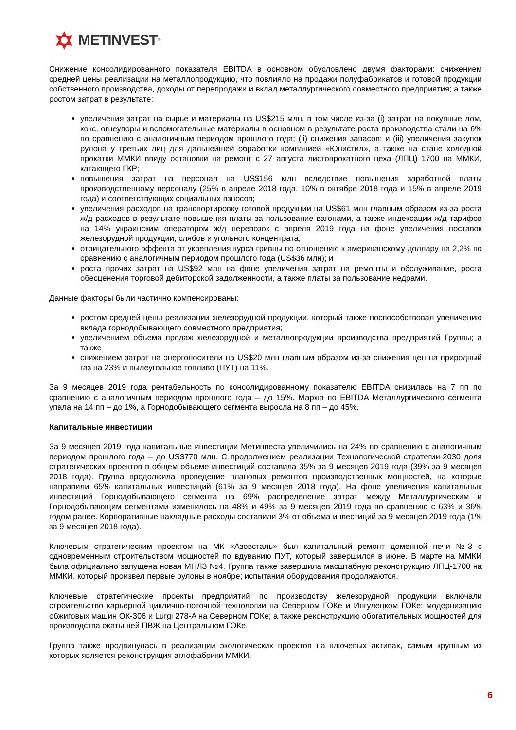METINVEST<sup>®</sup>
Снижение консолидированного показателя EBITDA в основном обусловлено двумя факторами: снижением средней цены реализации на металлопродукцию, что повлияло на продажи полуфабрикатов и готовой продукции собственного производства, доходы от перепродажи и вклад металлургического совместного предприятия; а также ростом затрат в результате:
увеличения затрат на сырье и материалы на US$215 млн, в том числе из-за (i) затрат на покупные лом, кокс, огнеупоры и вспомогательные материалы в основном в результате роста производства стали на 6% по сравнению с аналогичным периодом прошлого года; (ii) снижения запасов; и (iii) увеличения закупок рулона у третьих лиц для дальнейшей обработки компанией «Юнистил», а также на стане холодной прокатки ММКИ ввиду остановки на ремонт с 27 августа листопрокатного цеха (ЛПЦ) 1700 на ММКИ, катающего ГКР;
повышения затрат на персонал на US$156 млн вследствие повышения заработной платы производственному персоналу (25% в апреле 2018 года, 10% в октябре 2018 года и 15% в апреле 2019 года) и соответствующих социальных взносов;
увеличения расходов на транспортировку готовой продукции на US$61 млн главным образом из-за роста ж/д расходов в результате повышения платы за пользование вагонами, а также индексации ж/д тарифов на 14% украинским оператором ж/д перевозок с апреля 2019 года на фоне увеличения поставок железорудной продукции, слябов и угольного концентрата;
отрицательного эффекта от укрепления курса гривны по отношению к американскому доллару на 2,2% по сравнению с аналогичным периодом прошлого года (US$36 млн); и
роста прочих затрат на US$92 млн на фоне увеличения затрат на ремонты и обслуживание, роста обесценения торговой дебиторской задолженности, а также платы за пользование недрами.
Данные факторы были частично компенсированы:
ростом средней цены реализации железорудной продукции, который также поспособствовал увеличению вклада горнодобывающего совместного предприятия;
увеличением объема продаж железорудной и металлопродукции производства предприятий Группы; а также
снижением затрат на энергоносители на US$20 млн главным образом из-за снижения цен на природный газ на 23% и пылеугольное топливо (ПУТ) на 11%.
За 9 месяцев 2019 года рентабельность по консолидированному показателю EBITDA снизилась на 7 пп по сравнению с аналогичным периодом прошлого года – до 15%. Маржа по EBITDA Металлургического сегмента упала на 14 пп – до 1%, а Горнодобывающего сегмента выросла на 8 пп – до 45%.
Капитальные инвестиции
За 9 месяцев 2019 года капитальные инвестиции Метинвеста увеличились на 24% по сравнению с аналогичным периодом прошлого года – до US$770 млн. С продолжением реализации Технологической стратегии-2030 доля стратегических проектов в общем объеме инвестиций составила 35% за 9 месяцев 2019 года (39% за 9 месяцев 2018 года). Группа продолжила проведение плановых ремонтов производственных мощностей, на которые направили 65% капитальных инвестиций (61% за 9 месяцев 2018 года). На фоне увеличения капитальных инвестиций Горнодобывающего сегмента на 69% распределение затрат между Металлургическим и Горнодобывающим сегментами изменилось на 48% и 49% за 9 месяцев 2019 года по сравнению с 63% и 36% годом ранее. Корпоративные накладные расходы составили 3% от объема инвестиций за 9 месяцев 2019 года (1% за 9 месяцев 2018 года).
Ключевым стратегическим проектом на МК «Азовсталь» был капитальный ремонт доменной печи №3 с одновременным строительством мощностей по вдуванию ПУТ, который завершился в июне. В марте на ММКИ была официально запущена новая МНЛЗ №4. Группа также завершила масштабную реконструкцию ЛПЦ-1700 на ММКИ, который произвел первые рулоны в ноябре; испытания оборудования продолжаются.
Ключевые стратегические проекты предприятий по производству железорудной продукции включали строительство карьерной циклично-поточной технологии на Северном ГОКе и Ингулецком ГОКе; модернизацию обжиговых машин ОК-306 и Lurgi 278-A на Северном ГОКе; а также реконструкцию обогатительных мощностей для производства окатышей ПВЖ на Центральном ГОКе.
Группа также продвинулась в реализации экологических проектов на ключевых активах, самым крупным из которых является реконструкция аглофабрики ММКИ.
6